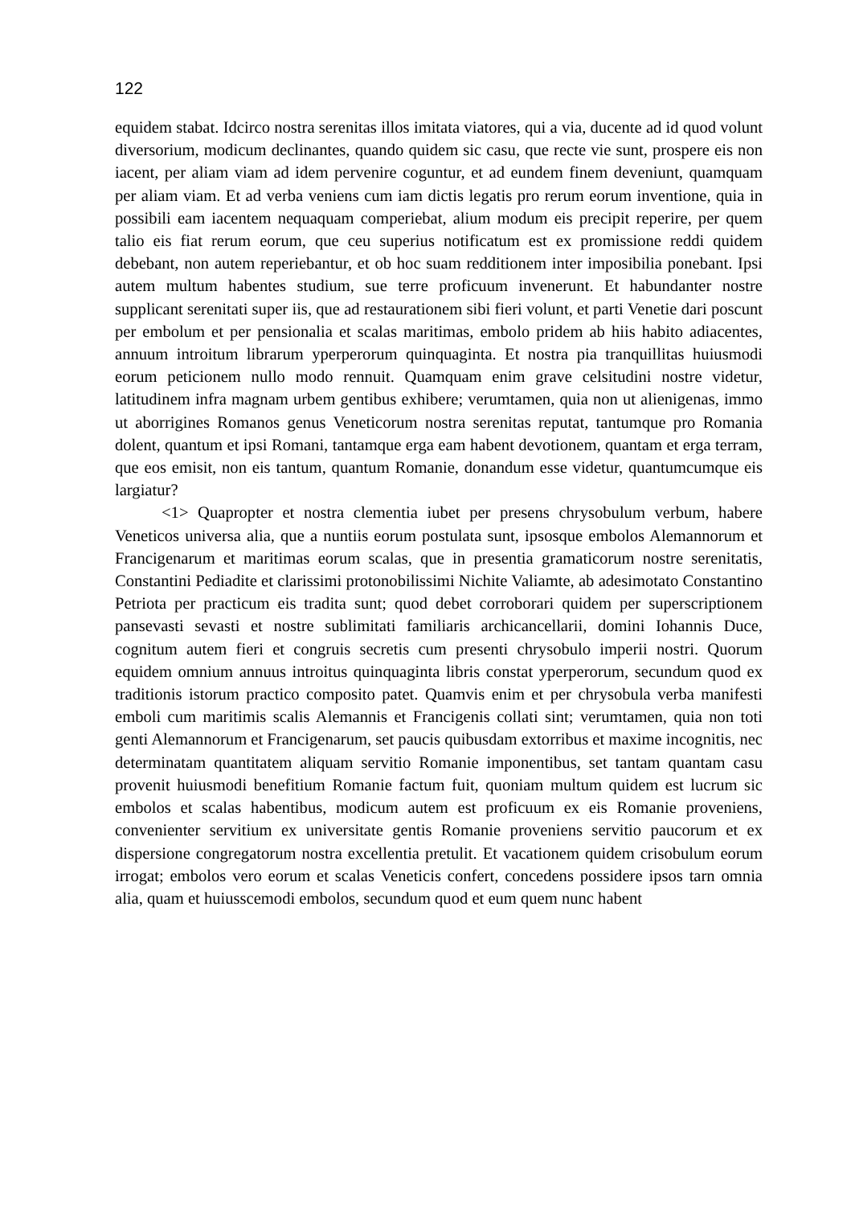122
equidem stabat. Idcirco nostra serenitas illos imitata viatores, qui a via, ducente ad id quod volunt diversorium, modicum declinantes, quando quidem sic casu, que recte vie sunt, prospere eis non iacent, per aliam viam ad idem pervenire coguntur, et ad eundem finem deveniunt, quamquam per aliam viam. Et ad verba veniens cum iam dictis legatis pro rerum eorum inventione, quia in possibili eam iacentem nequaquam comperiebat, alium modum eis precipit reperire, per quem talio eis fiat rerum eorum, que ceu superius notificatum est ex promissione reddi quidem debebant, non autem reperiebantur, et ob hoc suam redditionem inter imposibilia ponebant. Ipsi autem multum habentes studium, sue terre proficuum invenerunt. Et habundanter nostre supplicant serenitati super iis, que ad restaurationem sibi fieri volunt, et parti Venetie dari poscunt per embolum et per pensionalia et scalas maritimas, embolo pridem ab hiis habito adiacentes, annuum introitum librarum yperperorum quinquaginta. Et nostra pia tranquillitas huiusmodi eorum peticionem nullo modo rennuit. Quamquam enim grave celsitudini nostre videtur, latitudinem infra magnam urbem gentibus exhibere; verumtamen, quia non ut alienigenas, immo ut aborrigines Romanos genus Veneticorum nostra serenitas reputat, tantumque pro Romania dolent, quantum et ipsi Romani, tantamque erga eam habent devotionem, quantam et erga terram, que eos emisit, non eis tantum, quantum Romanie, donandum esse videtur, quantumcumque eis largiatur?
<1> Quapropter et nostra clementia iubet per presens chrysobulum verbum, habere Veneticos universa alia, que a nuntiis eorum postulata sunt, ipsosque embolos Alemannorum et Francigenarum et maritimas eorum scalas, que in presentia gramaticorum nostre serenitatis, Constantini Pediadite et clarissimi protonobilissimi Nichite Valiamte, ab adesimotato Constantino Petriota per practicum eis tradita sunt; quod debet corroborari quidem per superscriptionem pansevasti sevasti et nostre sublimitati familiaris archicancellarii, domini Iohannis Duce, cognitum autem fieri et congruis secretis cum presenti chrysobulo imperii nostri. Quorum equidem omnium annuus introitus quinquaginta libris constat yperperorum, secundum quod ex traditionis istorum practico composito patet. Quamvis enim et per chrysobula verba manifesti emboli cum maritimis scalis Alemannis et Francigenis collati sint; verumtamen, quia non toti genti Alemannorum et Francigenarum, set paucis quibusdam extorribus et maxime incognitis, nec determinatam quantitatem aliquam servitio Romanie imponentibus, set tantam quantam casu provenit huiusmodi benefitium Romanie factum fuit, quoniam multum quidem est lucrum sic embolos et scalas habentibus, modicum autem est proficuum ex eis Romanie proveniens, convenienter servitium ex universitate gentis Romanie proveniens servitio paucorum et ex dispersione congregatorum nostra excellentia pretulit. Et vacationem quidem crisobulum eorum irrogat; embolos vero eorum et scalas Veneticis confert, concedens possidere ipsos tarn omnia alia, quam et huiusscemodi embolos, secundum quod et eum quem nunc habent